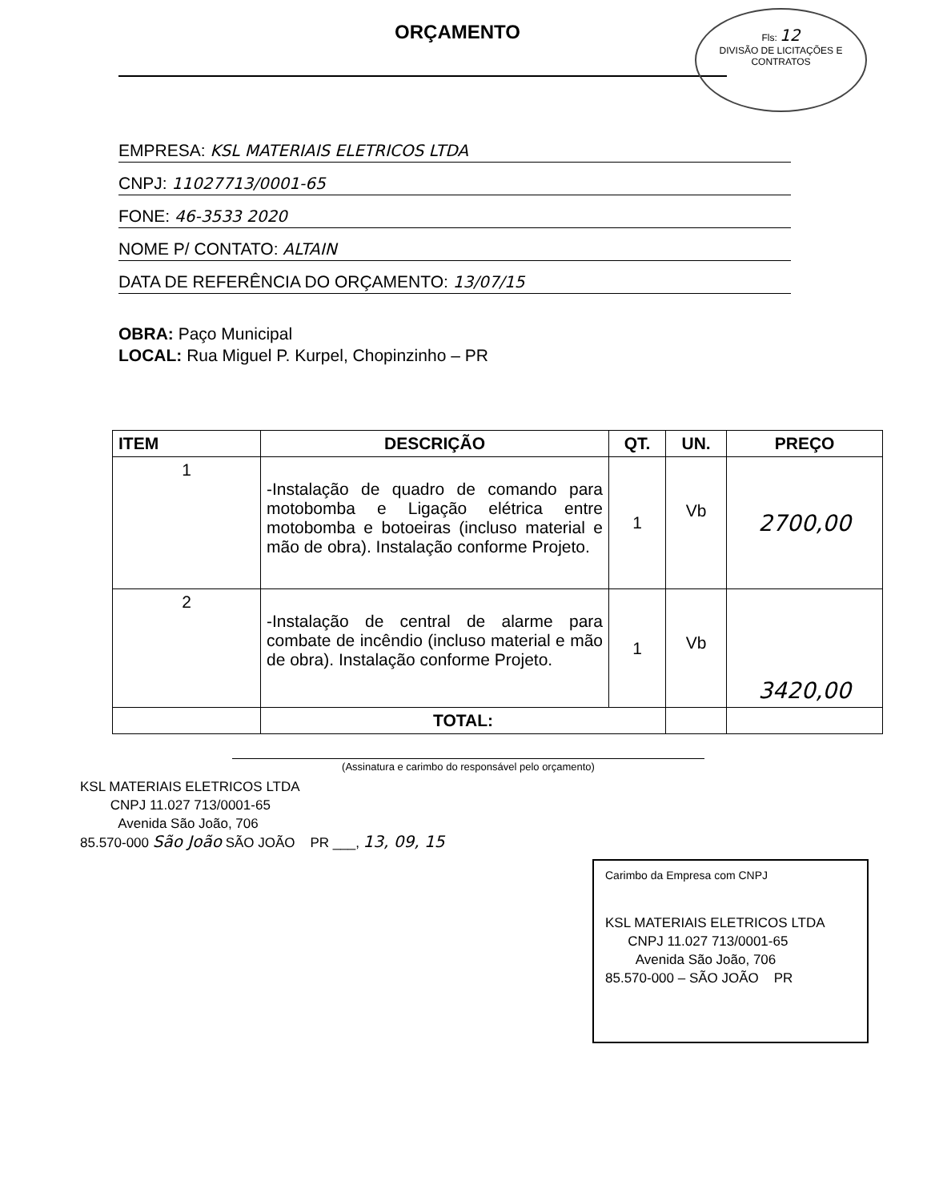Fls: 12
DIVISÃO DE LICITAÇÕES E CONTRATOS
ORÇAMENTO
EMPRESA: KSL MATERIAIS ELETRICOS LTDA
CNPJ: 11027713/0001-65
FONE: 46-3533 2020
NOME P/ CONTATO: ALTAIN
DATA DE REFERÊNCIA DO ORÇAMENTO: 13/07/15
OBRA: Paço Municipal
LOCAL: Rua Miguel P. Kurpel, Chopinzinho – PR
| ITEM | DESCRIÇÃO | QT. | UN. | PREÇO |
| --- | --- | --- | --- | --- |
| 1 | -Instalação de quadro de comando para motobomba e Ligação elétrica entre motobomba e botoeiras (incluso material e mão de obra). Instalação conforme Projeto. | 1 | Vb | 2700,00 |
| 2 | -Instalação de central de alarme para combate de incêndio (incluso material e mão de obra). Instalação conforme Projeto. | 1 | Vb | 3420,00 |
| | TOTAL: | | | |
(Assinatura e carimbo do responsável pelo orçamento)
KSL MATERIAIS ELETRICOS LTDA
CNPJ 11.027 713/0001-65
Avenida São João, 706
85.570-000 São João SÃO JOÃO PR ___, 13, 09, 15
Carimbo da Empresa com CNPJ
KSL MATERIAIS ELETRICOS LTDA
CNPJ 11.027 713/0001-65
Avenida São João, 706
85.570-000 – SÃO JOÃO PR